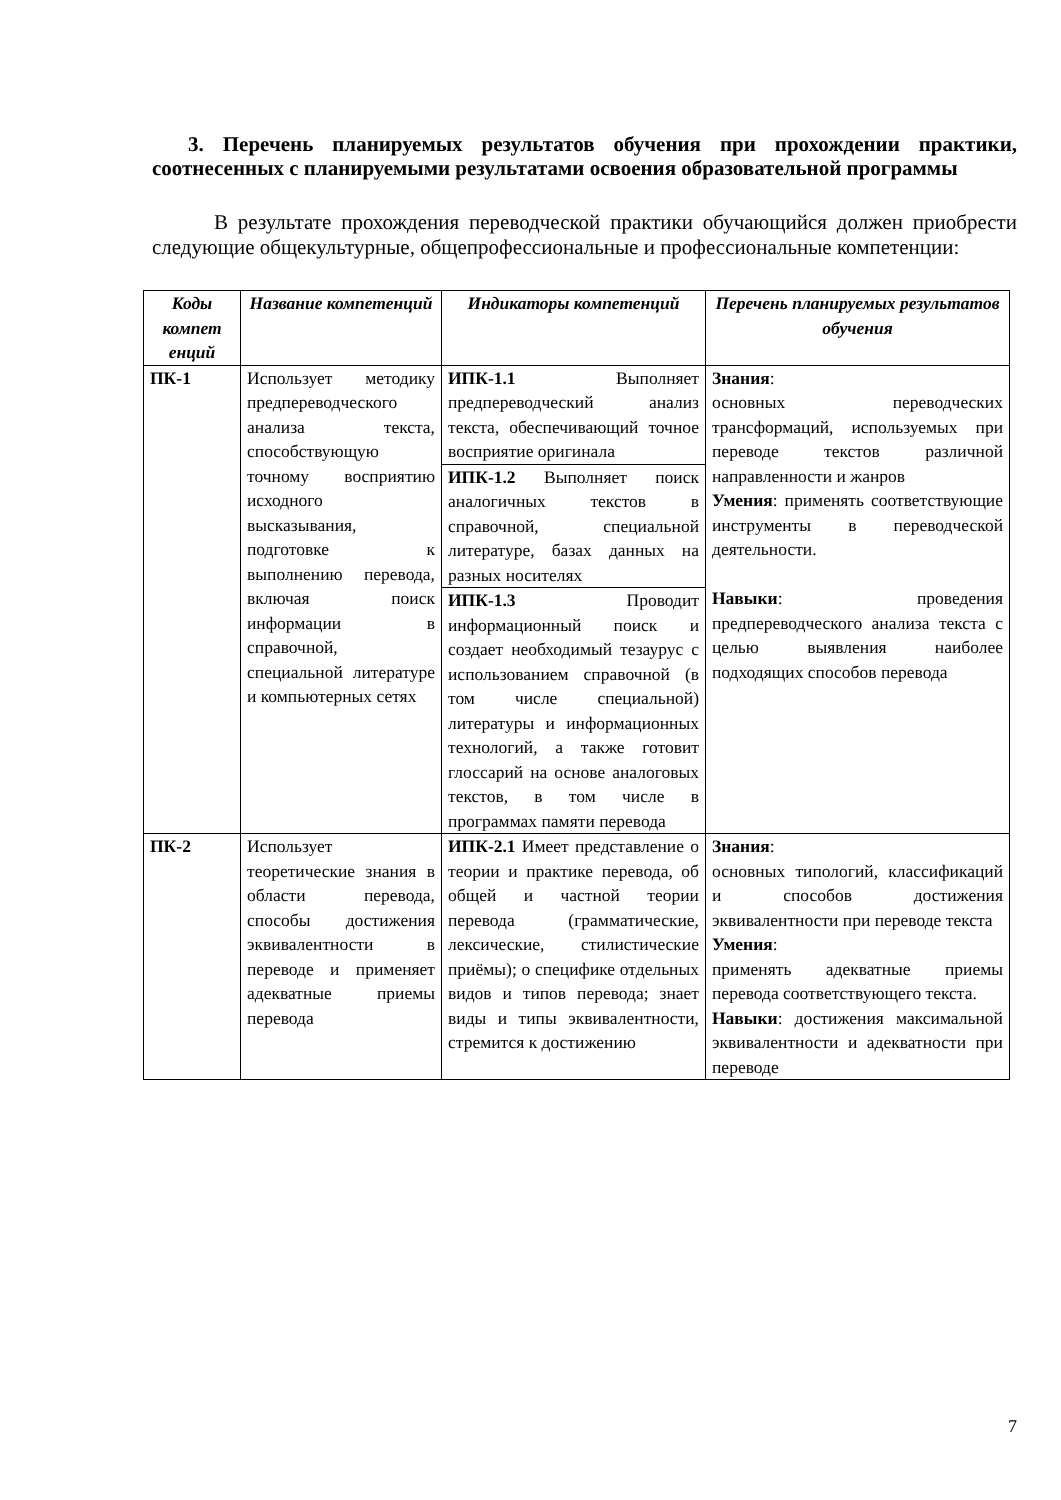3. Перечень планируемых результатов обучения при прохождении практики, соотнесенных с планируемыми результатами освоения образовательной программы
В результате прохождения переводческой практики обучающийся должен приобрести следующие общекультурные, общепрофессиональные и профессиональные компетенции:
| Коды компет енций | Название компетенций | Индикаторы компетенций | Перечень планируемых результатов обучения |
| --- | --- | --- | --- |
| ПК-1 | Использует методику предпереводческого анализа текста, способствующую точному восприятию исходного высказывания, подготовке к выполнению перевода, включая поиск информации в справочной, специальной литературе и компьютерных сетях | ИПК-1.1 Выполняет предпереводческий анализ текста, обеспечивающий точное восприятие оригинала | Знания : основных переводческих трансформаций, используемых при переводе текстов различной направленности и жанров Умения : применять соответствующие инструменты в переводческой деятельности. Навыки : проведения предпереводческого анализа текста с целью выявления наиболее подходящих способов перевода |
| | | ИПК-1.2 Выполняет поиск аналогичных текстов в справочной, специальной литературе, базах данных на разных носителях | |
| | | ИПК-1.3 Проводит информационный поиск и создает необходимый тезаурус с использованием справочной (в том числе специальной) литературы и информационных технологий, а также готовит глоссарий на основе аналоговых текстов, в том числе в программах памяти перевода | |
| ПК-2 | Использует теоретические знания в области перевода, способы достижения эквивалентности в переводе и применяет адекватные приемы перевода | ИПК-2.1 Имеет представление о теории и практике перевода, об общей и частной теории перевода (грамматические, лексические, стилистические приёмы); о специфике отдельных видов и типов перевода; знает виды и типы эквивалентности, стремится к достижению | Знания : основных типологий, классификаций и способов достижения эквивалентности при переводе текста Умения : применять адекватные приемы перевода соответствующего текста. Навыки : достижения максимальной эквивалентности и адекватности при переводе |
7